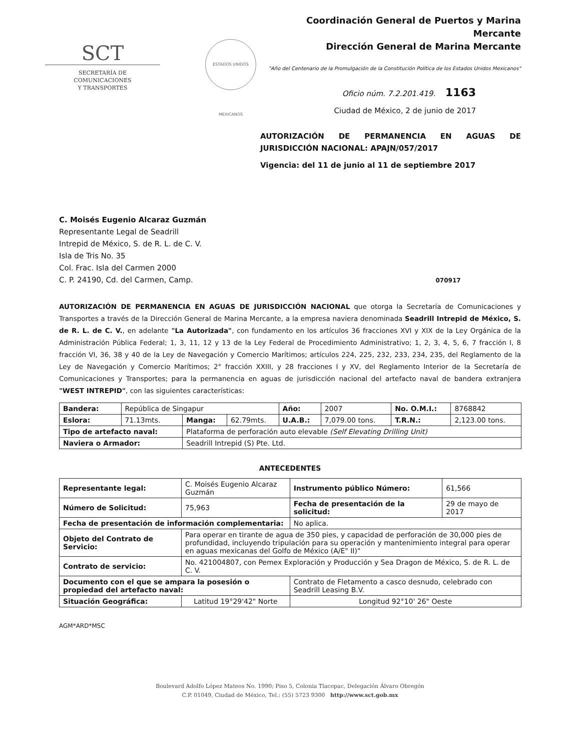SCT
SECRETARÍA DE
COMUNICACIONES
Y TRANSPORTES
ESTADOS UNIDOS MEXICANOS
Coordinación General de Puertos y Marina Mercante
Dirección General de Marina Mercante
"Año del Centenario de la Promulgación de la Constitución Política de los Estados Unidos Mexicanos"
Oficio núm. 7.2.201.419. 1163
Ciudad de México, 2 de junio de 2017
AUTORIZACIÓN DE PERMANENCIA EN AGUAS DE JURISDICCIÓN NACIONAL: APAJN/057/2017
Vigencia: del 11 de junio al 11 de septiembre 2017
C. Moisés Eugenio Alcaraz Guzmán
Representante Legal de Seadrill
Intrepid de México, S. de R. L. de C. V.
Isla de Tris No. 35
Col. Frac. Isla del Carmen 2000
C. P. 24190, Cd. del Carmen, Camp. 070917
AUTORIZACIÓN DE PERMANENCIA EN AGUAS DE JURISDICCIÓN NACIONAL que otorga la Secretaría de Comunicaciones y Transportes a través de la Dirección General de Marina Mercante, a la empresa naviera denominada Seadrill Intrepid de México, S. de R. L. de C. V., en adelante "La Autorizada", con fundamento en los artículos 36 fracciones XVI y XIX de la Ley Orgánica de la Administración Pública Federal; 1, 3, 11, 12 y 13 de la Ley Federal de Procedimiento Administrativo; 1, 2, 3, 4, 5, 6, 7 fracción I, 8 fracción VI, 36, 38 y 40 de la Ley de Navegación y Comercio Marítimos; artículos 224, 225, 232, 233, 234, 235, del Reglamento de la Ley de Navegación y Comercio Marítimos; 2° fracción XXIII, y 28 fracciones I y XV, del Reglamento Interior de la Secretaría de Comunicaciones y Transportes; para la permanencia en aguas de jurisdicción nacional del artefacto naval de bandera extranjera "WEST INTREPID", con las siguientes características:
| Bandera: | República de Singapur | | | Año: | 2007 | No. O.M.I.: | 8768842 |
| Eslora: | 71.13mts. | Manga: | 62.79mts. | U.A.B.: | 7,079.00 tons. | T.R.N.: | 2,123.00 tons. |
| Tipo de artefacto naval: | | Plataforma de perforación auto elevable (Self Elevating Drilling Unit) | | | | | |
| Naviera o Armador: | | Seadrill Intrepid (S) Pte. Ltd. | | | | | |
ANTECEDENTES
| Representante legal: | C. Moisés Eugenio Alcaraz Guzmán | | Instrumento público Número: | 61,566 |
| Número de Solicitud: | 75,963 | Fecha de presentación de la solicitud: | | 29 de mayo de 2017 |
| Fecha de presentación de información complementaria: | | | No aplica. | |
| Objeto del Contrato de Servicio: | Para operar en tirante de agua de 350 pies, y capacidad de perforación de 30,000 pies de profundidad, incluyendo tripulación para su operación y mantenimiento integral para operar en aguas mexicanas del Golfo de México (A/E" II)" | | | |
| Contrato de servicio: | No. 421004807, con Pemex Exploración y Producción y Sea Dragon de México, S. de R. L. de C. V. | | | |
| Documento con el que se ampara la posesión o propiedad del artefacto naval: | | Contrato de Fletamento a casco desnudo, celebrado con Seadrill Leasing B.V. | | |
| Situación Geográfica: | Latitud 19°29'42" Norte | | Longitud 92°10' 26" Oeste | |
AGM*ARD*MSC
Boulevard Adolfo López Mateos No. 1990; Piso 5, Colonia Tlacopac, Delegación Álvaro Obregón
C.P. 01049, Ciudad de México, Tel.: (55) 5723 9300 http://www.sct.gob.mx